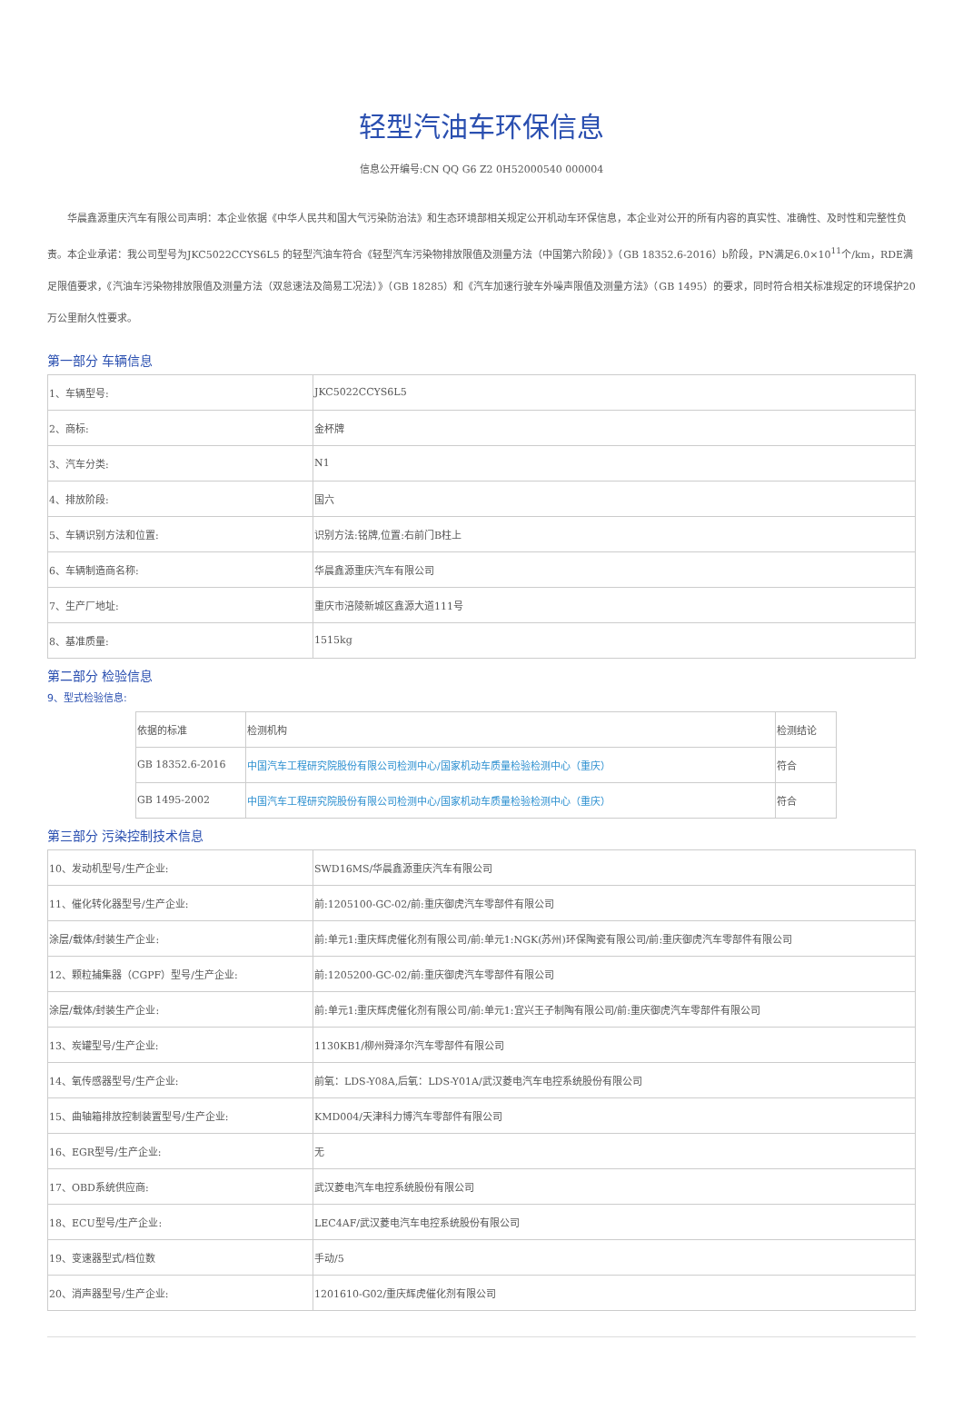轻型汽油车环保信息
信息公开编号:CN QQ G6 Z2 0H52000540 000004
华晨鑫源重庆汽车有限公司声明：本企业依据《中华人民共和国大气污染防治法》和生态环境部相关规定公开机动车环保信息，本企业对公开的所有内容的真实性、准确性、及时性和完整性负责。本企业承诺：我公司型号为JKC5022CCYS6L5 的轻型汽油车符合《轻型汽车污染物排放限值及测量方法（中国第六阶段）》（GB 18352.6-2016）b阶段，PN满足6.0×10<sup>11</sup>个/km，RDE满足限值要求，《汽油车污染物排放限值及测量方法（双怠速法及简易工况法）》（GB 18285）和《汽车加速行驶车外噪声限值及测量方法》（GB 1495）的要求，同时符合相关标准规定的环境保护20万公里耐久性要求。
第一部分 车辆信息
| 1、车辆型号: | JKC5022CCYS6L5 |
| 2、商标: | 金杯牌 |
| 3、汽车分类: | N1 |
| 4、排放阶段: | 国六 |
| 5、车辆识别方法和位置: | 识别方法:铭牌,位置:右前门B柱上 |
| 6、车辆制造商名称: | 华晨鑫源重庆汽车有限公司 |
| 7、生产厂地址: | 重庆市涪陵新城区鑫源大道111号 |
| 8、基准质量: | 1515kg |
第二部分 检验信息
9、型式检验信息:
| 依据的标准 | 检测机构 | 检测结论 |
| --- | --- | --- |
| GB 18352.6-2016 | 中国汽车工程研究院股份有限公司检测中心/国家机动车质量检验检测中心（重庆） | 符合 |
| GB 1495-2002 | 中国汽车工程研究院股份有限公司检测中心/国家机动车质量检验检测中心（重庆） | 符合 |
第三部分 污染控制技术信息
| 10、发动机型号/生产企业: | SWD16MS/华晨鑫源重庆汽车有限公司 |
| 11、催化转化器型号/生产企业: | 前:1205100-GC-02/前:重庆御虎汽车零部件有限公司 |
| 涂层/载体/封装生产企业: | 前:单元1:重庆辉虎催化剂有限公司/前:单元1:NGK(苏州)环保陶瓷有限公司/前:重庆御虎汽车零部件有限公司 |
| 12、颗粒捕集器（CGPF）型号/生产企业: | 前:1205200-GC-02/前:重庆御虎汽车零部件有限公司 |
| 涂层/载体/封装生产企业: | 前:单元1:重庆辉虎催化剂有限公司/前:单元1:宜兴王子制陶有限公司/前:重庆御虎汽车零部件有限公司 |
| 13、炭罐型号/生产企业: | 1130KB1/柳州舜泽尔汽车零部件有限公司 |
| 14、氧传感器型号/生产企业: | 前氧：LDS-Y08A,后氧：LDS-Y01A/武汉菱电汽车电控系统股份有限公司 |
| 15、曲轴箱排放控制装置型号/生产企业: | KMD004/天津科力博汽车零部件有限公司 |
| 16、EGR型号/生产企业: | 无 |
| 17、OBD系统供应商: | 武汉菱电汽车电控系统股份有限公司 |
| 18、ECU型号/生产企业: | LEC4AF/武汉菱电汽车电控系统股份有限公司 |
| 19、变速器型式/档位数 | 手动/5 |
| 20、消声器型号/生产企业: | 1201610-G02/重庆辉虎催化剂有限公司 |